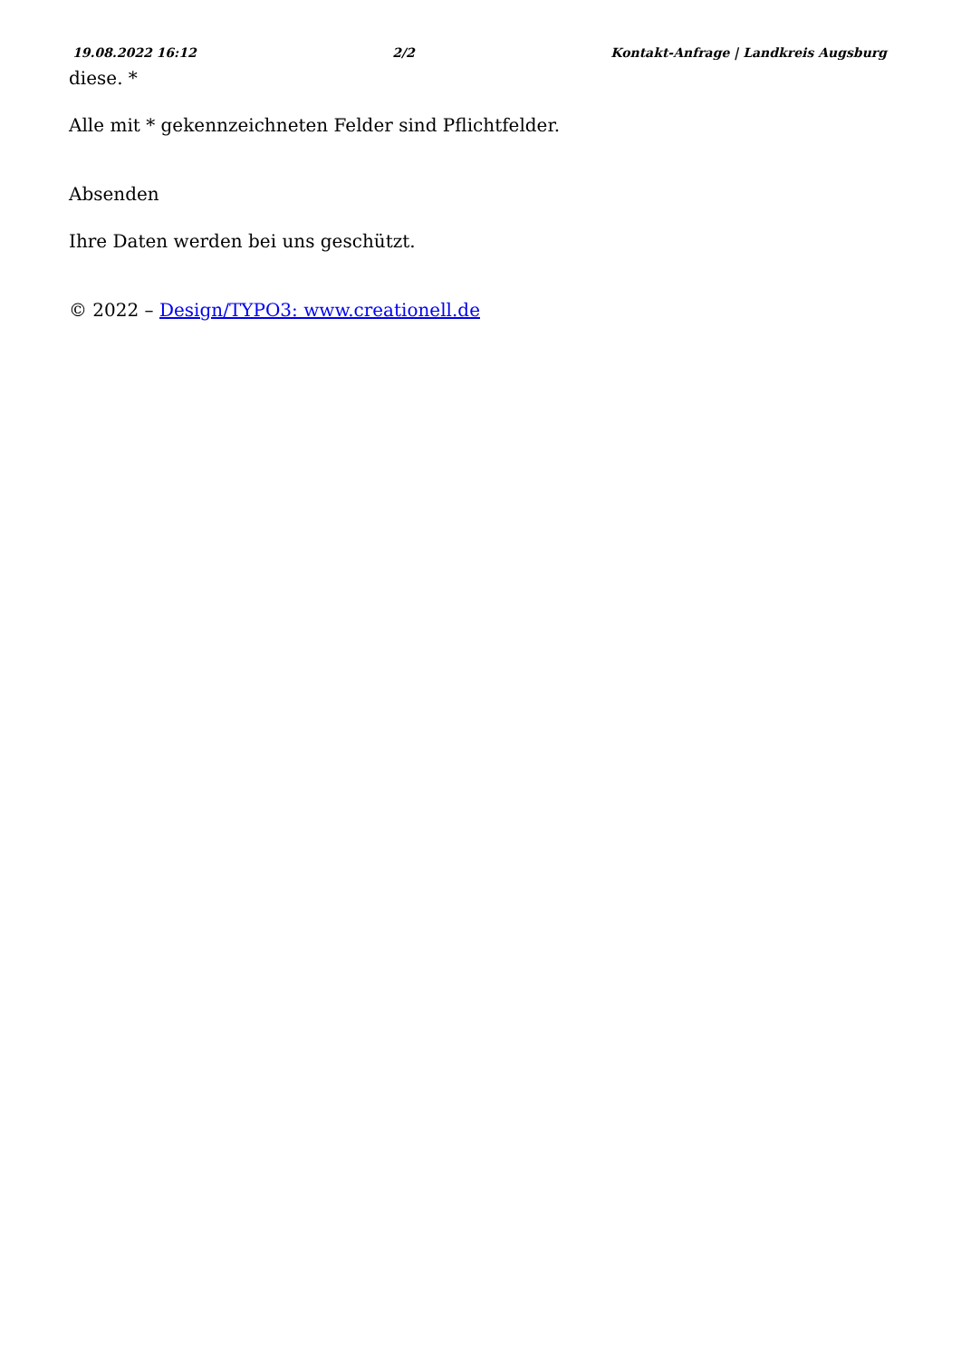19.08.2022 16:12 2/2 Kontakt-Anfrage | Landkreis Augsburg
diese. *
Alle mit * gekennzeichneten Felder sind Pflichtfelder.
Absenden
Ihre Daten werden bei uns geschützt.
© 2022 – Design/TYPO3: www.creationell.de